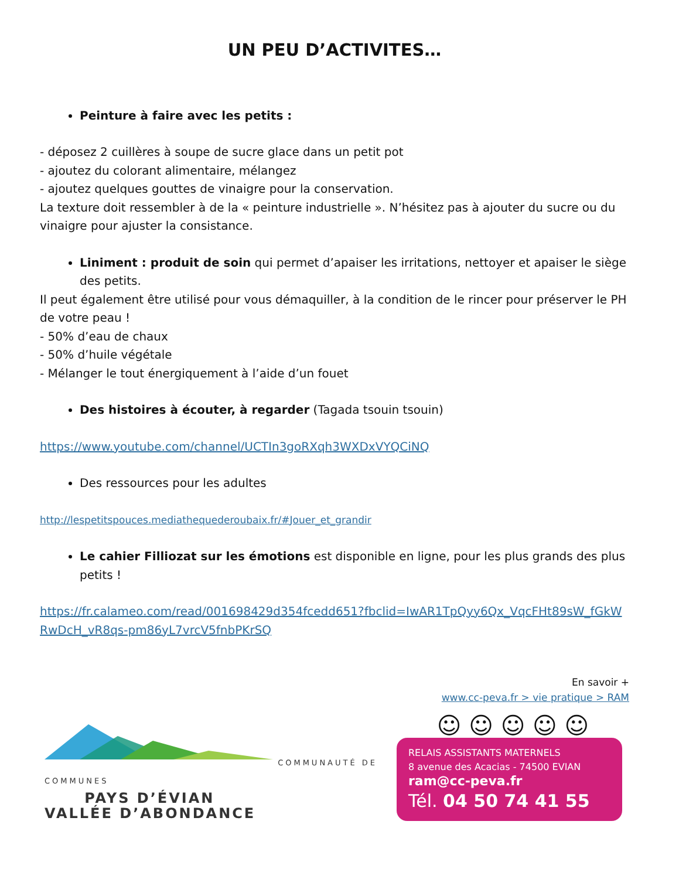UN PEU D’ACTIVITES…
Peinture à faire avec les petits :
- déposez 2 cuillères à soupe de sucre glace dans un petit pot
- ajoutez du colorant alimentaire, mélangez
- ajoutez quelques gouttes de vinaigre pour la conservation.
La texture doit ressembler à de la « peinture industrielle ». N’hésitez pas à ajouter du sucre ou du vinaigre pour ajuster la consistance.
Liniment : produit de soin qui permet d’apaiser les irritations, nettoyer et apaiser le siège des petits.
Il peut également être utilisé pour vous démaquiller, à la condition de le rincer pour préserver le PH de votre peau !
- 50% d’eau de chaux
- 50% d’huile végétale
- Mélanger le tout énergiquement à l’aide d’un fouet
Des histoires à écouter, à regarder (Tagada tsouin tsouin)
https://www.youtube.com/channel/UCTIn3goRXqh3WXDxVYQCiNQ
Des ressources pour les adultes
http://lespetitspouces.mediathequederoubaix.fr/#Jouer_et_grandir
Le cahier Filliozat sur les émotions est disponible en ligne, pour les plus grands des plus petits !
https://fr.calameo.com/read/001698429d354fcedd651?fbclid=IwAR1TpQyy6Qx_VqcFHt89sW_fGkWRwDcH_vR8qs-pm86yL7vrcV5fnbPKrSQ
En savoir +
www.cc-peva.fr > vie pratique > RAM
COMMUNAUTÉ DE COMMUNES
PAYS D’ÉVIAN
VALLÉE D’ABONDANCE
☺ ☺ ☺ ☺ ☺
RELAIS ASSISTANTS MATERNELS
8 avenue des Acacias - 74500 EVIAN
ram@cc-peva.fr
Tél. 04 50 74 41 55